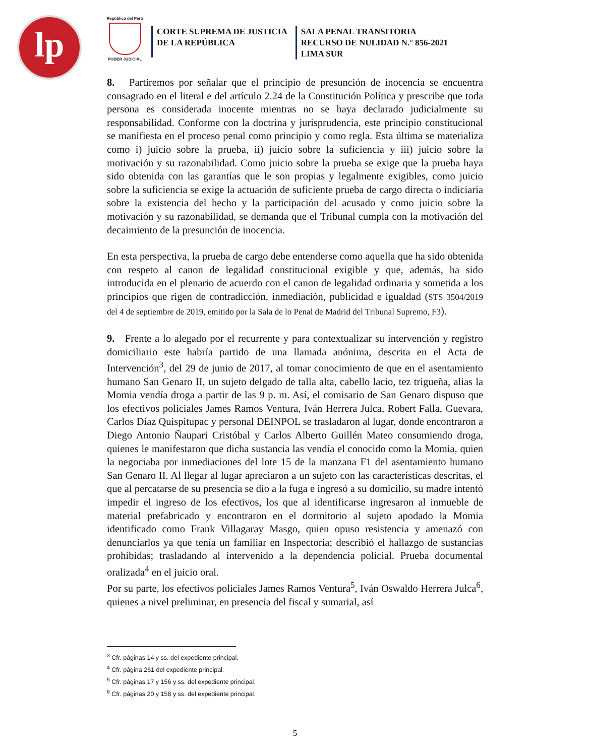lp
República del Perú
PODER JUDICIAL
CORTE SUPREMA DE JUSTICIA
DE LA REPÚBLICA
SALA PENAL TRANSITORIA
RECURSO DE NULIDAD N.° 856-2021
LIMA SUR
8. Partiremos por señalar que el principio de presunción de inocencia se encuentra consagrado en el literal e del artículo 2.24 de la Constitución Política y prescribe que toda persona es considerada inocente mientras no se haya declarado judicialmente su responsabilidad. Conforme con la doctrina y jurisprudencia, este principio constitucional se manifiesta en el proceso penal como principio y como regla. Esta última se materializa como i) juicio sobre la prueba, ii) juicio sobre la suficiencia y iii) juicio sobre la motivación y su razonabilidad. Como juicio sobre la prueba se exige que la prueba haya sido obtenida con las garantías que le son propias y legalmente exigibles, como juicio sobre la suficiencia se exige la actuación de suficiente prueba de cargo directa o indiciaria sobre la existencia del hecho y la participación del acusado y como juicio sobre la motivación y su razonabilidad, se demanda que el Tribunal cumpla con la motivación del decaimiento de la presunción de inocencia.
En esta perspectiva, la prueba de cargo debe entenderse como aquella que ha sido obtenida con respeto al canon de legalidad constitucional exigible y que, además, ha sido introducida en el plenario de acuerdo con el canon de legalidad ordinaria y sometida a los principios que rigen de contradicción, inmediación, publicidad e igualdad (STS 3504/2019 del 4 de septiembre de 2019, emitido por la Sala de lo Penal de Madrid del Tribunal Supremo, F3).
9. Frente a lo alegado por el recurrente y para contextualizar su intervención y registro domiciliario este habría partido de una llamada anónima, descrita en el Acta de Intervención<sup>3</sup>, del 29 de junio de 2017, al tomar conocimiento de que en el asentamiento humano San Genaro II, un sujeto delgado de talla alta, cabello lacio, tez trigueña, alias la Momia vendía droga a partir de las 9 p. m. Así, el comisario de San Genaro dispuso que los efectivos policiales James Ramos Ventura, Iván Herrera Julca, Robert Falla, Guevara, Carlos Díaz Quispitupac y personal DEINPOL se trasladaron al lugar, donde encontraron a Diego Antonio Ñaupari Cristóbal y Carlos Alberto Guillén Mateo consumiendo droga, quienes le manifestaron que dicha sustancia las vendía el conocido como la Momia, quien la negociaba por inmediaciones del lote 15 de la manzana F1 del asentamiento humano San Genaro II. Al llegar al lugar apreciaron a un sujeto con las características descritas, el que al percatarse de su presencia se dio a la fuga e ingresó a su domicilio, su madre intentó impedir el ingreso de los efectivos, los que al identificarse ingresaron al inmueble de material prefabricado y encontraron en el dormitorio al sujeto apodado la Momia identificado como Frank Villagaray Masgo, quien opuso resistencia y amenazó con denunciarlos ya que tenía un familiar en Inspectoría; describió el hallazgo de sustancias prohibidas; trasladando al intervenido a la dependencia policial. Prueba documental oralizada<sup>4</sup> en el juicio oral.
Por su parte, los efectivos policiales James Ramos Ventura<sup>5</sup>, Iván Oswaldo Herrera Julca<sup>6</sup>, quienes a nivel preliminar, en presencia del fiscal y sumarial, así
<sup>3</sup> Cfr. páginas 14 y ss. del expediente principal.
<sup>4</sup> Cfr. página 261 del expediente principal.
<sup>5</sup> Cfr. páginas 17 y 156 y ss. del expediente principal.
<sup>6</sup> Cfr. páginas 20 y 158 y ss. del expediente principal.
5